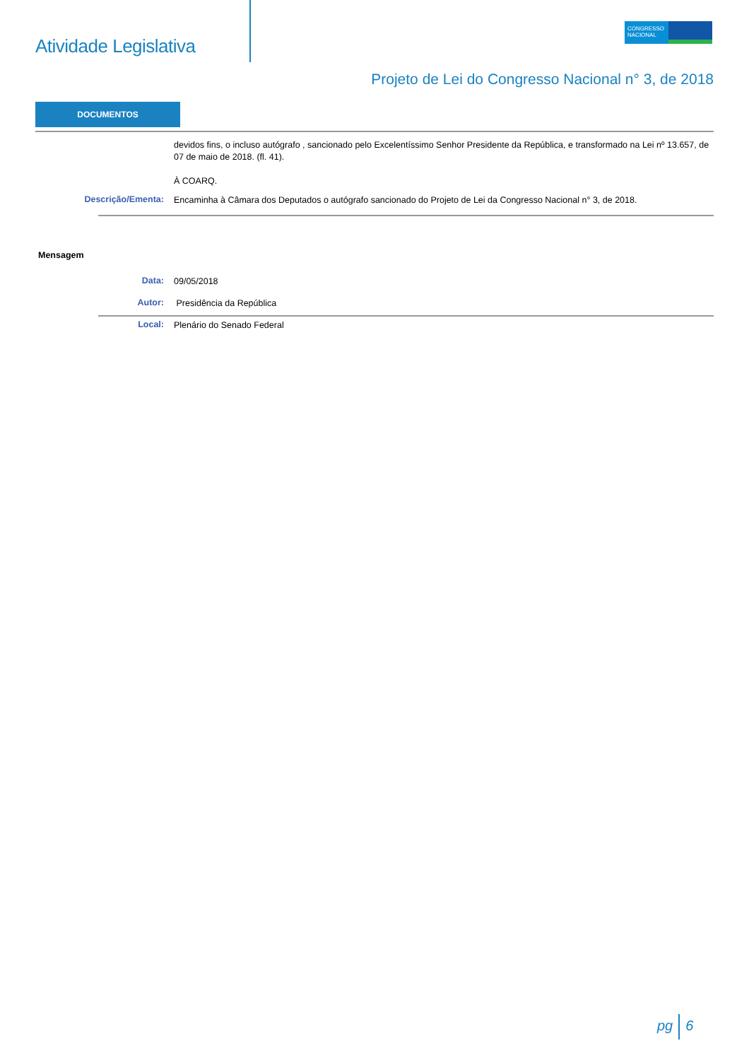Atividade Legislativa
CONGRESSO
NACIONAL
Projeto de Lei do Congresso Nacional n° 3, de 2018
DOCUMENTOS
devidos fins, o incluso autógrafo , sancionado pelo Excelentíssimo Senhor Presidente da República, e transformado na Lei nº 13.657, de 07 de maio de 2018. (fl. 41).
À COARQ.
Descrição/Ementa:
Encaminha à Câmara dos Deputados o autógrafo sancionado do Projeto de Lei da Congresso Nacional n° 3, de 2018.
Mensagem
Data:
09/05/2018
Autor:
Presidência da República
Local:
Plenário do Senado Federal
pg 6